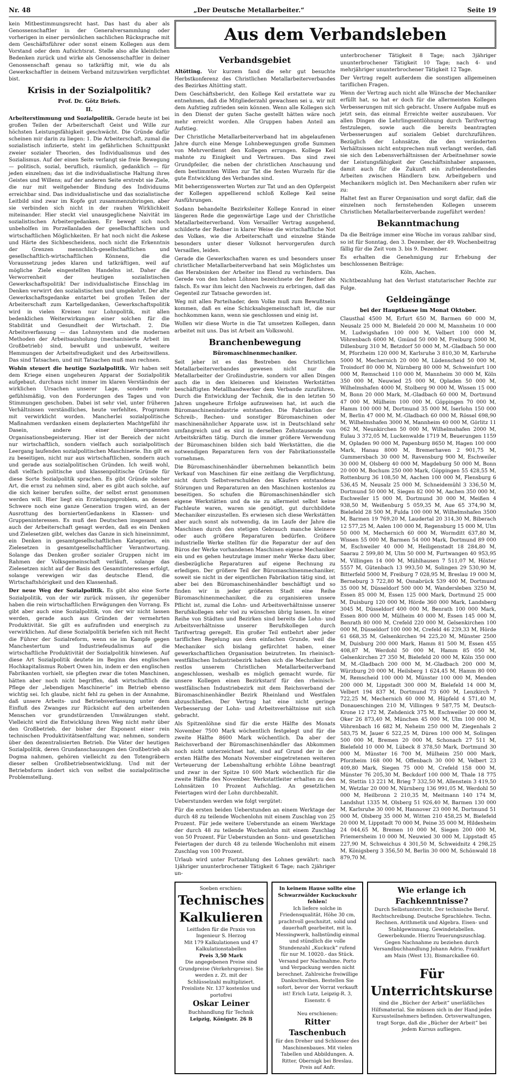Nr. 48 „Der Deutsche Metallarbeiter.“Seite 19
kein Mitbestimmungsrecht hast. Das hast du aber als Genossenschaftler in der Generalversammlung oder vorherigen in einer persönlichen sachlichen Rücksprache mit dem Geschäftsführer oder sonst einem Kollegen aus dem Vorstand oder dem Aufsichtsrat. Stelle also alle kleinlichen Bedenken zurück und wirke als Genossenschaftler in deiner Genossenschaft genau so tatkräftig mit, wie du als Gewerkschaftler in deinem Verband mitzuwirken verpflichtet bist.
Krisis in der Sozialpolitik?
Prof. Dr. Götz Briefs.
II.
Arbeiterstimmung und Sozialpolitik. Gerade heute ist bei großen Teilen der Arbeiterschaft Geist und Wille zur höchsten Leistungsfähigkeit geschwächt. Die Gründe dafür scheinen mir darin zu liegen: 1. Die Arbeiterschaft, zumal die sozialistisch infizierte, steht im gefährlichen Schnittpunkt zweier sozialer Theorien, des Individualismus und des Sozialismus. Auf der einen Seite verlangt sie freie Bewegung — politisch, sozial, beruflich, räumlich, gedanklich — für jeden einzelnen; das ist die individualistische Haltung ihres Geistes und Willens; auf der anderen Seite erstrebt sie Ziele, die nur mit weitgehender Bindung des Individuums erreichbar sind. Das individualistische und das sozialistische Leitbild sind zwar im Kopfe gut zusammenzubringen, aber sie verbinden sich nicht in der rauhen Wirklichkeit miteinander. Hier steckt viel unausgeglichene Naivität im sozialistischen Arbeitergedanken. Er bewegt sich noch unbeholfen im Porzellanladen der gesellschaftlichen und wirtschaftlichen Möglichkeiten. Er hat noch nicht die Askese und Härte des Sichbescheidens, noch nicht die Erkenntnis der Grenzen menschlich-gesellschaftlichen und gesellschaftlich-wirtschaftlichen Könnens, die die Voraussetzung jedes klaren und tatkräftigen, weil auf mögliche Ziele eingestellten Handelns ist. Daher die Verworrenheit der heutigen sozialistischen Gewerkschaftspolitik! Der individualistische Einschlag im Denken verwirrt den sozialistischen und umgekehrt. Der alte Gewerkschaftsgedanke entartet bei großen Teilen der Arbeiterschaft zum Kartellgedanken, Gewerkschaftspolitik wird in vielen Kreisen nur Lohnpolitik, mit allen bedenklichen Weiterwirkungen einer solchen für die Stabilität und Gesundheit der Wirtschaft. 2. Die Arbeitsverfassung — das Lohnsystem und die modernen Methoden der Arbeitsausholung (mechanisierte Arbeit im Großbetrieb) sind, bewußt und unbewußt, weitere Hemmungen der Arbeitsfreudigkeit und des Arbeitswillens. Das sind Tatsachen, und mit Tatsachen muß man rechnen.
Wohin steuert die heutige Sozialpolitik. Wir haben seit dem Kriege einen ungeheuren Apparat der Sozialpolitik aufgebaut, durchaus nicht immer im klaren Verständnis der wirklichen Ursachen unserer Lage, sondern mehr gefühlsmäßig, von den Forderungen des Tages und von Stimmungen geschoben. Dabei ist sehr viel, unter früheren Verhältnissen verständliches, heute verfehltes, Programm mit verwirklicht worden. Mancherlei sozialpolitische Maßnahmen verdanken einem deplazierten Machtgefühl ihr Dasein, andere einer überspannten Organisationsbegeisterung. Hier ist der Bereich der nicht nur wirtschaftlich, sondern vielfach auch sozialpolitisch Leergang laufenden sozialpolitischen Maschinerie. Ihn gilt es zu beseitigen, nicht nur aus wirtschaftlichen, sondern auch und gerade aus sozialpolitischen Gründen. Ich weiß wohl, daß vielfach politische und klassenpolitische Gründe für diese Sorte Sozialpolitik sprachen. Es gibt Gründe solcher Art, die ernst zu nehmen sind, aber es gibt auch solche, auf die sich keiner berufen sollte, der selbst ernst genommen werden will. Hier liegt ein Erziehungsproblem, an dessen Schwere noch eine ganze Generation tragen wird, an der Ausrottung des borniertenGedankens in Klassen- und Gruppeninteressen. Es muß den Deutschen insgesamt und auch der Arbeiterschaft gesagt werden, daß es ein Denken und Zielesetzen gibt, welches das Ganze in sich hineinnimmt, ein Denken in gesamtgesellschaftlichen Kategorien, ein Zielesetzen in gesamtgesellschaftlicher Verantwortung. Solange das Denken großer sozialer Gruppen nicht im Rahmen der Volksgemeinschaft verläuft, solange das Zielesetzen nicht auf der Basis des Gesamtinteresses erfolgt, solange verewigen wir das deutsche Elend, die Wirtschaftshörigkeit und den Klassenhaß.
Der neue Weg der Sozialpolitik. Es gibt also eine Sorte Sozialpolitik, von der wir zurück müssen, ihr gegenüber haben die rein wirtschaftlichen Erwägungen den Vorrang. Es gibt aber auch eine Sozialpolitik, von der wir nicht lassen werden, gerade auch aus Gründen der vermehrten Produktivität. Sie gilt es aufzufinden und energisch zu verwirklichen. Auf diese Sozialpolitik beriefen sich mit Recht die Führer der Sozialreform, wenn sie im Kampfe gegen Manchestertum und Industriefeudalismus auf die wirtschaftliche Produktivität der Sozialpolitik hinwiesen. Auf diese Art Sozialpolitik deutete im Beginn des englischen Hochkapitalismus Robert Owen hin, indem er den englischen Fabrikanten vorhielt, sie pflegten zwar die toten Maschinen, hätten aber noch nicht begriffen, daß wirtschaftlich die Pflege der „lebendigen Maschinerie“ im Betrieb ebenso wichtig sei. Ich glaube, nicht fehl zu gehen in der Annahme, daß unsere Arbeits- und Betriebsverfassung unter dem Einfluß des Zwanges zur Rücksicht auf den arbeitenden Menschen vor grundstürzenden Umwälzungen steht. Vielleicht wird die Entwicklung ihren Weg nicht mehr über den Großbetrieb, der bisher der Exponent einer rein technischen Produktivitätsentfaltung war, nehmen, sondern über den dezentralisierten Betrieb. Die Väter der heutigen Sozialpolitik, deren Grundanschauungen den Großbetrieb als Dogma nahmen, gehören vielleicht zu den Totengräbern dieser selben Großbetriebsentwicklung. Und mit der Betriebsform ändert sich von selbst die sozialpolitische Problemstellung.
Aus dem Verbandsleben
Verbandsgebiet
Altötting. Vor kurzem fand die sehr gut besuchte Herbstkonferenz des Christlichen Metallarbeiterverbandes des Bezirkes Altötting statt.
Dem Geschäftsbericht, den Kollege Keil erstattete war zu entnehmen, daß die Mitgliederzahl gewachsen sei u. wir mit dem Aufstieg zufrieden sein können. Wenn alle Kollegen sich in den Dienst der guten Sache gestellt hätten wäre noch mehr erreicht worden. Alle Gruppen haben Anteil am Aufstieg.
Der Christliche Metallarbeiterverband hat im abgelaufenen Jahre durch eine Menge Lohnbewegungen große Summen von Mehrverdienst den Kollegen errungen. Kollege Keil mahnte zu Einigkeit und Vertrauen. Das sind zwei Grundpfeiler, die neben der christlichen Anschauung und dem bestimmten Willen zur Tat die festen Wurzeln für die gute Entwicklung des Verbandes sind.
Mit beherzigenswerten Worten zur Tat und an den Opfergeist der Kollegen appellierend schloß Kollege Keil seine Ausführungen.
Sodann behandelte Bezirksleiter Kollege Konrad in einer längeren Rede die gegenwärtige Lage und der Christliche Metallarbeiterverband. Vom Versailler Vertrag ausgehend, schilderte der Redner in klarer Weise die wirtschaftliche Not des Volkes, wie die Arbeiterschaft und einzelne Stände besonders unter dieser Volksnot hervorgerufen durch Versailles, leiden.
Gerade die Gewerkschaften waren es und besonders unser christlicher Metallarbeiterverband hat sein Möglichstes um das Herabsinken der Arbeiter ins Elend zu verhindern. Das Gerede von den hohen Löhnen bezeichnete der Redner als falsch. Es war ihm leicht den Nachweis zu erbringen, daß das Gegenteil zur Tatsache geworden ist.
Weg mit allen Parteihader, dem Volke muß zum Bewußtsein kommen, daß es eine Schicksalsgemeinschaft ist, die nur hochkommen kann, wenn sie geschlossen und einig ist.
Wollen wir diese Worte in die Tat umsetzen Kollegen, dann arbeitet mit uns. Das ist Arbeit am Volkswohl.
Branchenbewegung
Büromaschinenmechaniker.
Seit jeher ist es das Bestreben des Christlichen Metallarbeiterverbandes gewesen nicht nur die Metallarbeiter der Großindustrie, sondern vor allen Dingen auch die in den kleineren und kleinsten Werkstätten beschäftigten Metallhandwerker dem Verbande zuzuführen. Durch die Entwicklung der Technik, die in den letzten 50 Jahren ungeheure Erfolge aufzuweisen hat, ist auch die Büromaschinenindustrie entstanden. Die Fabrikation der Schreib-, Rechen- und sonstiger Büromaschinen oder maschinenähnlicher Apparate usw. ist in Deutschland sehr umfangreich und es sind in derselben Zehntausende von Arbeitskräften tätig. Durch die immer größere Verwendung der Büromaschinen bilden sich bald Werkstätten, die die notwendigen Reparaturen fern von der Fabrikationsstelle vornehmen.
Die Büromaschinenhändler übernehmen bekanntlich beim Verkauf von Maschinen für eine zeitlang die Verpflichtung, nicht durch Selbstverschulden des Käufers entstandene Störungen und Reparaturen an den Maschinen kostenlos zu beseitigen. So schufen die Büromaschinenhändler sich eigene Werkstätten und da sie zu allermeist selbst keine Fachleute waren, waren sie genötigt, gut durchbildete Mechaniker einzustellen. Es erwiesen sich diese Werkstätten aber auch sonst als notwendig, da im Laufe der Jahre die Maschinen durch den stetigen Gebrauch manche kleinere oder auch größere Reparaturen bedürfen. Größere industrielle Werke stellten für die Reparatur der auf den Büros der Werke vorhandenen Maschinen eigene Mechaniker ein und es gehen heutzutage immer mehr Werke dazu über, diesbezügliche Reparaturen auf eigene Rechnung zu erledigen. Der größere Teil der Büromaschinenmechaniker, soweit sie nicht in der eigentlichen Fabrikation tätig sind, ist aber bei den Büromaschinenhändler beschäftigt und so finden wir in jeder größeren Stadt eine Reihe Büromaschinenmechaniker, die zu organisieren unsere Pflicht ist, zumal die Lohn- und Arbeitsverhältnisse unserer Berufskollegen sehr viel zu wünschen übrig lassen. In einer Reihe von Städten und Bezirken sind bereits die Lohn- und Arbeitsverhältnisse unserer Berufskollegen durch Tarifvertrag geregelt. Ein großer Teil entbehrt aber jeder tariflichen Regelung aus dem einfachen Grunde, weil die Mechaniker sich bislang gefürchtet haben, einer gewerkschaftlichen Organisation beizutreten. Im rheinisch-westfälischen Industriebezirk haben sich die Mechniker fast restlos unserem Christlichen Metallarbeiterverband angeschlossen, weshalb es möglich gemacht wurde, für unsere Kollegen einen Bezirkstarif für den rheinisch-westfälischen Industriebezirk mit dem Reichsverband der Büromaschinenhändler Bezirk Rheinland und Westfalen abzuschließen. Der Vertrag hat eine nicht geringe Verbesserung der Lohn- und Arbeitsverhältnisse mit sich gebracht.
Als Spitzenlöhne sind für die erste Hälfte des Monats November 7500 Mark wöchentlich festgelegt und für die zweite Hälfte 8600 Mark wöchentlich. Da aber der Reichsverband der Büromaschinenhändler das Abkommen noch nicht unterzeichnet hat, sind auf Grund der in der ersten Hälfte des Monats November eingetretenen weiteren Verteuerung der Lebenshaltung erhöhte Löhne beantragt und zwar in der Spitze 10 600 Mark wöchentlich für die zweite Hälfte des November. Werkstattleiter erhalten zu den Lohnsätzen 10 Prozent Aufschlag. An gesetzlichen Feiertagen wird der Lohn durchbezahlt.
Ueberstunden werden wie folgt vergütet:
Für die ersten beiden Ueberstunden an einem Werktage der durch 48 zu teilende Wochenlohn mit einem Zuschlag von 25 Prozent. Für jede weitere Ueberstunde an einem Werktage der durch 48 zu teilende Wochenlohn mit einem Zuschlag von 50 Prozent. Für Ueberstunden an Sonn- und gesetzlichen Feiertagen der durch 48 zu teilende Wochenlohn mit einem Zuschlag von 100 Prozent.
Urlaub wird unter Fortzahlung des Lohnes gewährt: nach 1jähriger ununterbrochener Tätigkeit 6 Tage; nach 2jähriger un-
unterbrochener Tätigkeit 8 Tage; nach 3jähriger ununterbrochener Tätigkeit 10 Tage; nach 4- und mehrjähriger ununterbrochener Tätigkeit 12 Tage.
Der Vertrag regelt außerdem die sonstigen allgemeinen tariflichen Fragen.
Wenn der Vertrag auch nicht alle Wünsche der Mechaniker erfüllt hat, so hat er doch für die allermeisten Kollegen Verbesserungen mit sich gebracht. Unsere Aufgabe muß es jetzt sein, das einmal Erreichte weiter auszubauen. Vor allen Dingen die Lehrlingsentlöhnung durch Tarifvertrag festzulegen, sowie auch die bereits beantragten Verbesserungen auf sozialem Gebiet durchzuführen. Bezüglich der Lohnsätze, die den veränderten Verhältnissen nicht entsprechen muß verlangt werden, daß sie sich den Lebensverhältnissen der Arbeitnehmer sowie der Leistungsfähigkeit der Geschäftsinhaber anpassen, damit auch für die Zukunft ein zufriedenstellendes Arbeiten zwischen Händlern bzw. Arbeitgebern und Mechanikern möglich ist. Den Mechanikern aber rufen wir zu:
Haltet fest an Eurer Organisation und sorgt dafür, daß die einzelnen noch fernstehenden Kollegen unserem Christlichen Metallarbeiterverbande zugeführt werden!
Bekanntmachung
Da die Beiträge immer eine Woche im voraus zahlbar sind, so ist für Sonntag, den 3. Dezember, der 49. Wochenbeitrag fällig für die Zeit vom 3. bis 9. Dezember.
Es erhalten die Genehmigung zur Erhebung der beschlossenen Beiträge:
Köln, Aachen.
Nichtbezahlung hat den Verlust statutarischer Rechte zur Folge.
Geldeingänge
bei der Hauptkasse im Monat Oktober.
Clausthal 4500 M, Erfurt 650 M, Barmen 60 000 M, Neusalz 25 000 M, Bielefeld 20 000 M, Mannheim 10 000 M, Ludwigshafen 100 000 M, Velbert 100 000 M, Vöhrenbach 6000 M, Gmünd 50 000 M, Freiburg 5000 M, Dillenburg 310 M, Betzdorf 50 000 M, M.-Gladbach 50 000 M, Pforzheim 120 000 M, Karlsruhe 3 810,30 M, Karlsruhe 5000 M, Mechernich 20 000 M, Lüdenscheid 50 000 M, Troisdorf 80 000 M, Nürnberg 80 000 M, Schweinfurt 100 000 M, Remscheid 110 000 M, Mannheim 30 000 M, Köln 350 000 M, Neuwied 25 000 M, Opladen 50 000 M, Wilhelmshafen 4000 M, Stolberg 90 000 M, Wissen 15 000 M, Bonn 20 000 Mark, M.-Gladbach 60 000 M, Dortmund 47 000 M, Mülheim 100 000 M, Göppingen 70 000 M, Hamm 100 000 M, Dortmund 35 000 M, Iserlohn 150 000 M, Berlin 47 000 M, M.-Gladbach 60 000 M, Rössel 698,90 M, Wilhelmshafen 3000 M, Mannheim 40 000 M, Görlitz 11 062 M, Neunkirchen 50 000 M, Wilhelmshafen 2000 M, Eulau 3 372,05 M, Luckenwalde 1719 M, Beuerungen 1159 M, Opladen 90 000 M, Papenburg 8650 M, Hagen 100 000 Mark, Hanau 8000 M, Bremerhaven 2 901,75 M, Gummersbach 30 000 M, Ravensburg 900 M, Eschweiler 30 000 M, Olsberg 40 000 M, Magdeburg 50 000 M, Bonn 20 000 M, Bochum 250 000 Mark, Göppingen 55 428,55 M, Rottenburg 36 108,50 M, Aachen 100 000 M, Flensburg 6 536,45 M, Neusalz 25 000 M, Schneidemühl 3 336,50 M, Dortmund 50 000 M, Siegen 82 000 M, Aachen 350 000 M, Eschweiler 15 000 M, Dortmund 30 000 M, Meißen 4 938,50 M, Weißenburg 5 059,35 M, Aue 65 374,90 M, Bielefeld 28 500 M, Fulda 100 000 M, Wilhelmshafen 3500 M, Barmen 19 769,20 M, Laudertal 20 314,30 M, Biberach 12 577,25 M, Aalen 100 000 M, Regensburg 15 000 M, Ulm 50 000 M, Mechernich 60 000 M, Wormditt 637,80 M, Wissen 55 000 M, Barmen 54 000 Mark, Dortmund 89 000 M, Eschweiler 40 000 M, Heiligenstadt 18 284,80 M, Saarau 2 599,80 M, Ulm 50 000 M, Furtwangen 40 953,95 M, Villingen 14 000 M, Mühlhausen 7 511,07 M, Höxter 5557 M, Gütenbach 13 993,50 M, Solingen 29 530,90 M, Bitterfeld 5000 M, Freiburg 7 028,95 M, Breslau 19 000 M, Berneburg 3 722,80 M, Osnabrück 539 400 M, Dortmund 35 000 M, Düsseldorf 500 000 M, Wandersleben 3250 M, Essen 85 000 M, Essen 125 000 Mark, Dortmund 25 000 M, Duisburg 120 000 M, Hörde 360 000 Mark, Landsberg 3045 M, Düsseldorf 400 000 M, Benrath 100 000 Mark, Essen 800 000 M, Mülheim 40 000 M, Essen 145 000 M, Benrath 80 000 M, Crefeld 220 000 M, Gelsenkirchen 100 000 M, Düsseldorf 100 000 M, Crefeld 46 239,33 M, Hörde 61 668,35 M, Gelsenkirchen 94 225,20 M, Münster 2500 M, Duisburg 200 000 Mark, Hamm 81 500 M, Essen 455 408,87 M, Werdohl 50 000 M, Hamm 85 050 M, Gelsenkirchen 27 350 M, Bielefeld 20 000 M, Köln 350 000 M, M.-Gladbach 200 000 M, M.-Gladbach 200 000 M, Würzburg 20 000 M, Heilsberg 1 624,45 M, Hamm 80 000 M, Remscheid 100 000 M, Münster 100 000 M, Menden 200 000 M, Lippstadt 300 000 M, Bielefeld 14 000 M, Velbert 194 837 M, Dortmund 73 600 M, Lenzkirch 7 722,25 M, Mechernich 60 000 M, Hüpfeld 4 571,40 M, Donaueschingen 210 M, Villingen 9 587,75 M, Deutsch-Krone 12 172 M, Zehdenick 375 M, Eschweiler 20 000 M, Oker 26 873,40 M, München 45 000 M, Ulm 100 000 M, Vöhrenbach 16 682 M, Neheim 250 000 M, Ziegenhals 2 583,75 M, Jauer 6 522,25 M, Düren 100 000 M, Solingen 500 000 M, Bremen 20 000 M, Schonach 27 511 M, Bielefeld 10 000 M, Lübeck 8 378,50 Mark, Dortmund 30 000 M, Münster 16 700 M, Mülheim 250 000 Mark, Pforzheim 168 000 M, Offenbach 30 000 M, Velbert 23 409,80 Mark, Siegen 75 000 M, Crefeld 158 000 M, Münster 76 205,30 M, Beckdorf 100 000 M, Thale 18 775 M, Stettin 13 221 M, Brieg 7 332,50 M, Allenstein 3 419,50 M, Wetzlar 20 000 M, Nürnberg 136 991,05 M, Werdohl 50 000 M, Heilbronn 2 210,35 M, Meitmann 140 174 M, Landshut 1335 M, Olsberg 51 926,40 M, Barmen 130 000 M, Karlsruhe 30 000 M, Hannover 23 000 M, Dortmund 51 000 M, Olsberg 35 000 M, Witten 210 458,25 M, Bielefeld 20 000 M, Lippstadt 70 000 M, Peine 35 000 M, Hildesheim 24 044,65 M, Bremen 10 000 M, Siegen 200 000 M, Friemersheim 10 000 M, Neuwied 30 000 M, Lippstadt 45 227,90 M, Schweichus 4 301,50 M, Schweidnitz 4 298,25 M, Königsberg 3 356,50 M, Berlin 30 000 M, Schönwald 18 879,70 M.
Soeben erschien:
Technisches Kalkulieren
Leitfaden für die Praxis von Ingenieur S. Herzog
Mit 179 Kalkulationen und 47 Kalkulationstabellen
Preis 3,50 Mark
Die angegebenen Preise sind Grundpreise (Verkehrspreise). Sie werden z. Zt. mit der Schlüsselzahl multipliziert.
Preisliste Nr. 137 kostenlos und portofrei
Oskar Leiner
Buchhandlung für Technik
Leipzig, Königstr. 26 B
In keinem Hause sollte eine Schwarzwälder Kuckucksuhr fehlen!
Ich liefere solche in Friedensqualität, Höhe 30 cm, prachtvoll geschnitzt, solid und dauerhaft gearbeitet, mit la. Messingwerk, halbstündig einmal und stündlich die volle Stundenzahl „Kuckuck“ rufend für nur M. 10020.- das Stück. Versand per Nachnahme. Porto und Verpackung werden nicht berechnet. Zahlreiche freiwillige Dankschreiben. Bestellen Sie sofort, bevor der Vorrat verkauft ist! Erich Lutz, Leipzig-R. 3, Eisenstr. 6
Neu erschienen:
Ritter Taschenbuch
für den Dreher und Schlosser des Maschinenbaues. Mit vielen Tabellen und Abbildungen. A. Ritter, Obernigk bei Breslau. Preis auf Anfr.
Wie erlange ich Fachkenntnisse?
Durch Selbstunterricht. Der technische Beruf. Rechtschreibung. Deutsche Sprachlehre. Techn. Rechnen. Arithmetik und Algebra. Eisen- und Stahlgewinnung. Gewindetabellen. Gewerbekunde. Hierzu Teuerungszuschlag. Gegen Nachnahme zu beziehen durch Versandbuchhandlung Johann Adrio, Frankfurt am Main (West 13), Bismarckallee 60.
Für Unterrichtskurse
sind die „Bücher der Arbeit“ unerläßliches Hilfsmaterial. Sie müssen sich in der Hand jedes Kursusteilnehmers befinden. Ortsverwaltungen, tragt Sorge, daß die „Bücher der Arbeit“ bei jedem Kursus aufliegen.